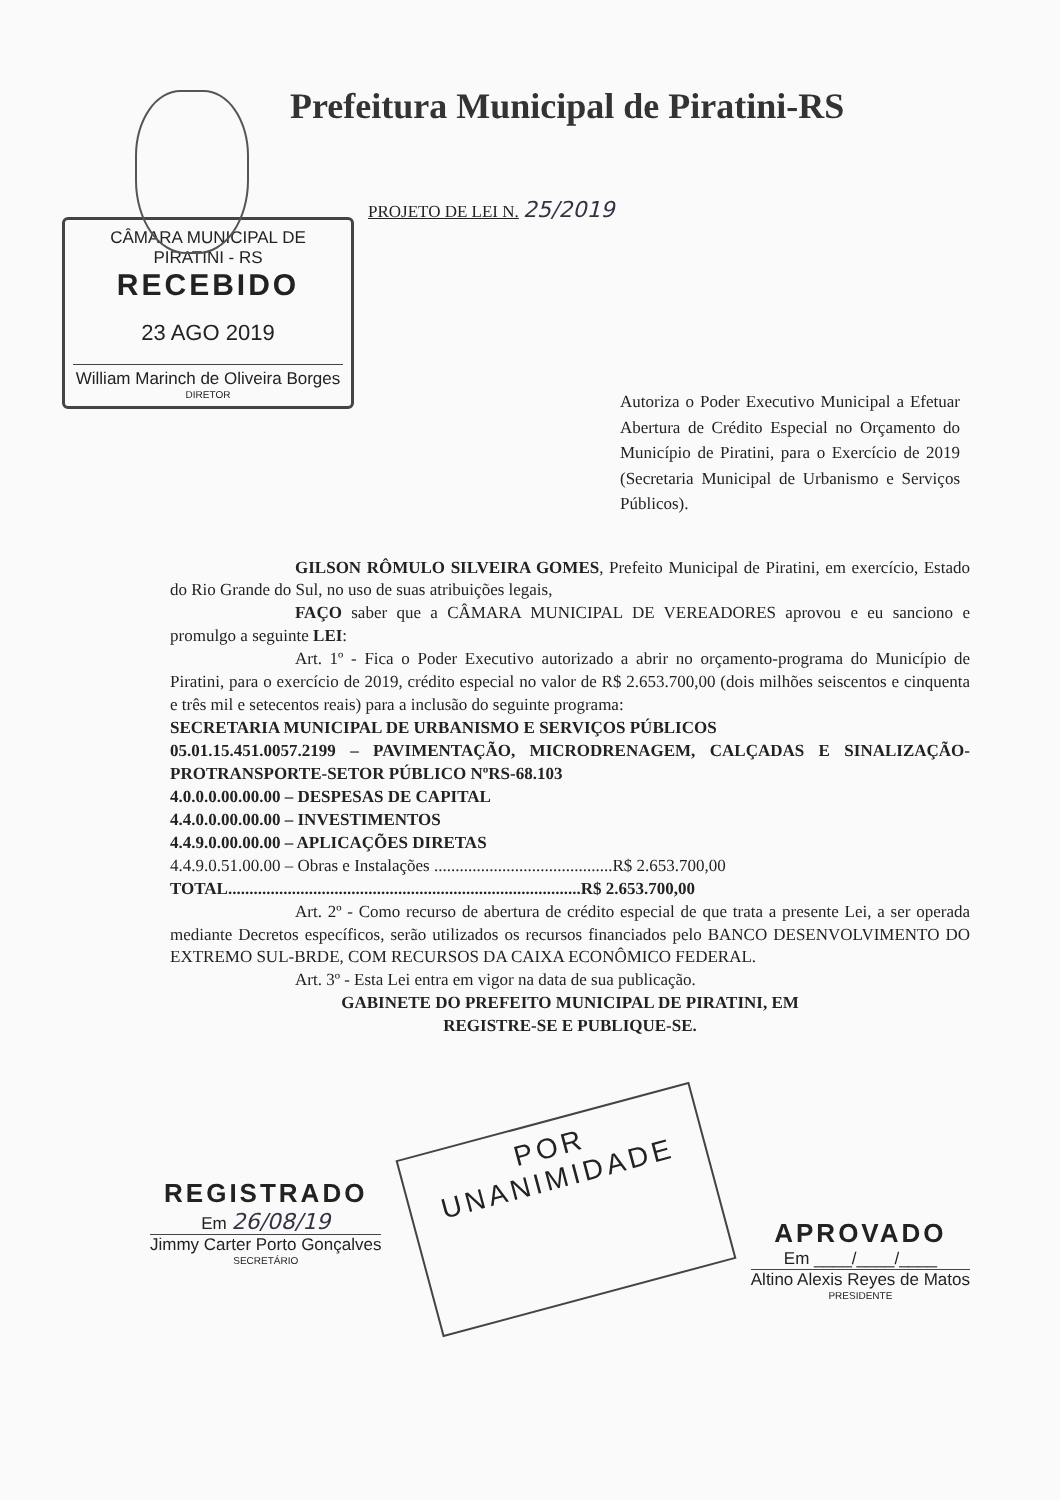Prefeitura Municipal de Piratini-RS
CÂMARA MUNICIPAL DE PIRATINI - RS
RECEBIDO
23 AGO 2019
William Marinch de Oliveira Borges
DIRETOR
PROJETO DE LEI N. 25/2019
Autoriza o Poder Executivo Municipal a Efetuar Abertura de Crédito Especial no Orçamento do Município de Piratini, para o Exercício de 2019 (Secretaria Municipal de Urbanismo e Serviços Públicos).
GILSON RÔMULO SILVEIRA GOMES, Prefeito Municipal de Piratini, em exercício, Estado do Rio Grande do Sul, no uso de suas atribuições legais,
FAÇO saber que a CÂMARA MUNICIPAL DE VEREADORES aprovou e eu sanciono e promulgo a seguinte LEI:
Art. 1º - Fica o Poder Executivo autorizado a abrir no orçamento-programa do Município de Piratini, para o exercício de 2019, crédito especial no valor de R$ 2.653.700,00 (dois milhões seiscentos e cinquenta e três mil e setecentos reais) para a inclusão do seguinte programa:
SECRETARIA MUNICIPAL DE URBANISMO E SERVIÇOS PÚBLICOS
05.01.15.451.0057.2199 – PAVIMENTAÇÃO, MICRODRENAGEM, CALÇADAS E SINALIZAÇÃO-PROTRANSPORTE-SETOR PÚBLICO NºRS-68.103
4.0.0.0.00.00.00 – DESPESAS DE CAPITAL
4.4.0.0.00.00.00 – INVESTIMENTOS
4.4.9.0.00.00.00 – APLICAÇÕES DIRETAS
4.4.9.0.51.00.00 – Obras e Instalações ..........................................R$ 2.653.700,00
TOTAL...................................................................................R$ 2.653.700,00
Art. 2º - Como recurso de abertura de crédito especial de que trata a presente Lei, a ser operada mediante Decretos específicos, serão utilizados os recursos financiados pelo BANCO DESENVOLVIMENTO DO EXTREMO SUL-BRDE, COM RECURSOS DA CAIXA ECONÔMICO FEDERAL.
Art. 3º - Esta Lei entra em vigor na data de sua publicação.
GABINETE DO PREFEITO MUNICIPAL DE PIRATINI, EM
REGISTRE-SE E PUBLIQUE-SE.
REGISTRADO
Em 26/08/19
Jimmy Carter Porto Gonçalves
SECRETÁRIO
POR
UNANIMIDADE
APROVADO
Em ____/____/____
Altino Alexis Reyes de Matos
PRESIDENTE